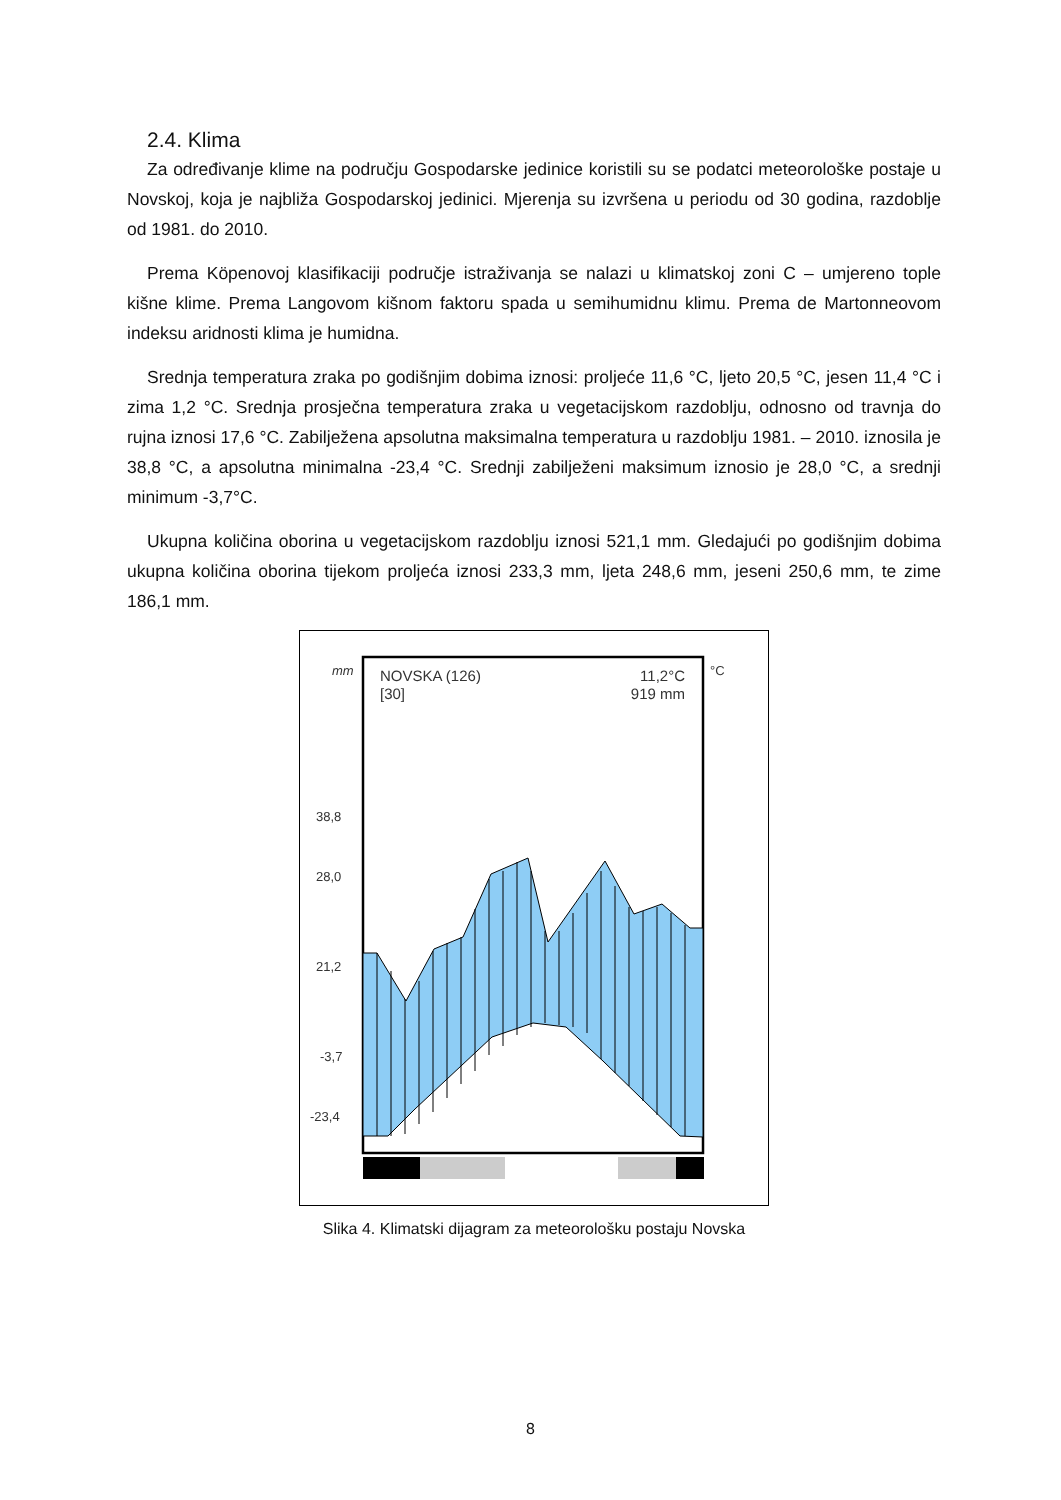2.4. Klima
Za određivanje klime na području Gospodarske jedinice koristili su se podatci meteorološke postaje u Novskoj, koja je najbliža Gospodarskoj jedinici. Mjerenja su izvršena u periodu od 30 godina, razdoblje od 1981. do 2010.
Prema Köpenovoj klasifikaciji područje istraživanja se nalazi u klimatskoj zoni C – umjereno tople kišne klime. Prema Langovom kišnom faktoru spada u semihumidnu klimu. Prema de Martonneovom indeksu aridnosti klima je humidna.
Srednja temperatura zraka po godišnjim dobima iznosi: proljeće 11,6 °C, ljeto 20,5 °C, jesen 11,4 °C i zima 1,2 °C. Srednja prosječna temperatura zraka u vegetacijskom razdoblju, odnosno od travnja do rujna iznosi 17,6 °C. Zabilježena apsolutna maksimalna temperatura u razdoblju 1981. – 2010. iznosila je 38,8 °C, a apsolutna minimalna -23,4 °C. Srednji zabilježeni maksimum iznosio je 28,0 °C, a srednji minimum -3,7°C.
Ukupna količina oborina u vegetacijskom razdoblju iznosi 521,1 mm. Gledajući po godišnjim dobima ukupna količina oborina tijekom proljeća iznosi 233,3 mm, ljeta 248,6 mm, jeseni 250,6 mm, te zime 186,1 mm.
mm
°C
NOVSKA (126)
[30]
11,2°C
919 mm
38,8
28,0
21,2
-3,7
-23,4
Slika 4. Klimatski dijagram za meteorološku postaju Novska
8